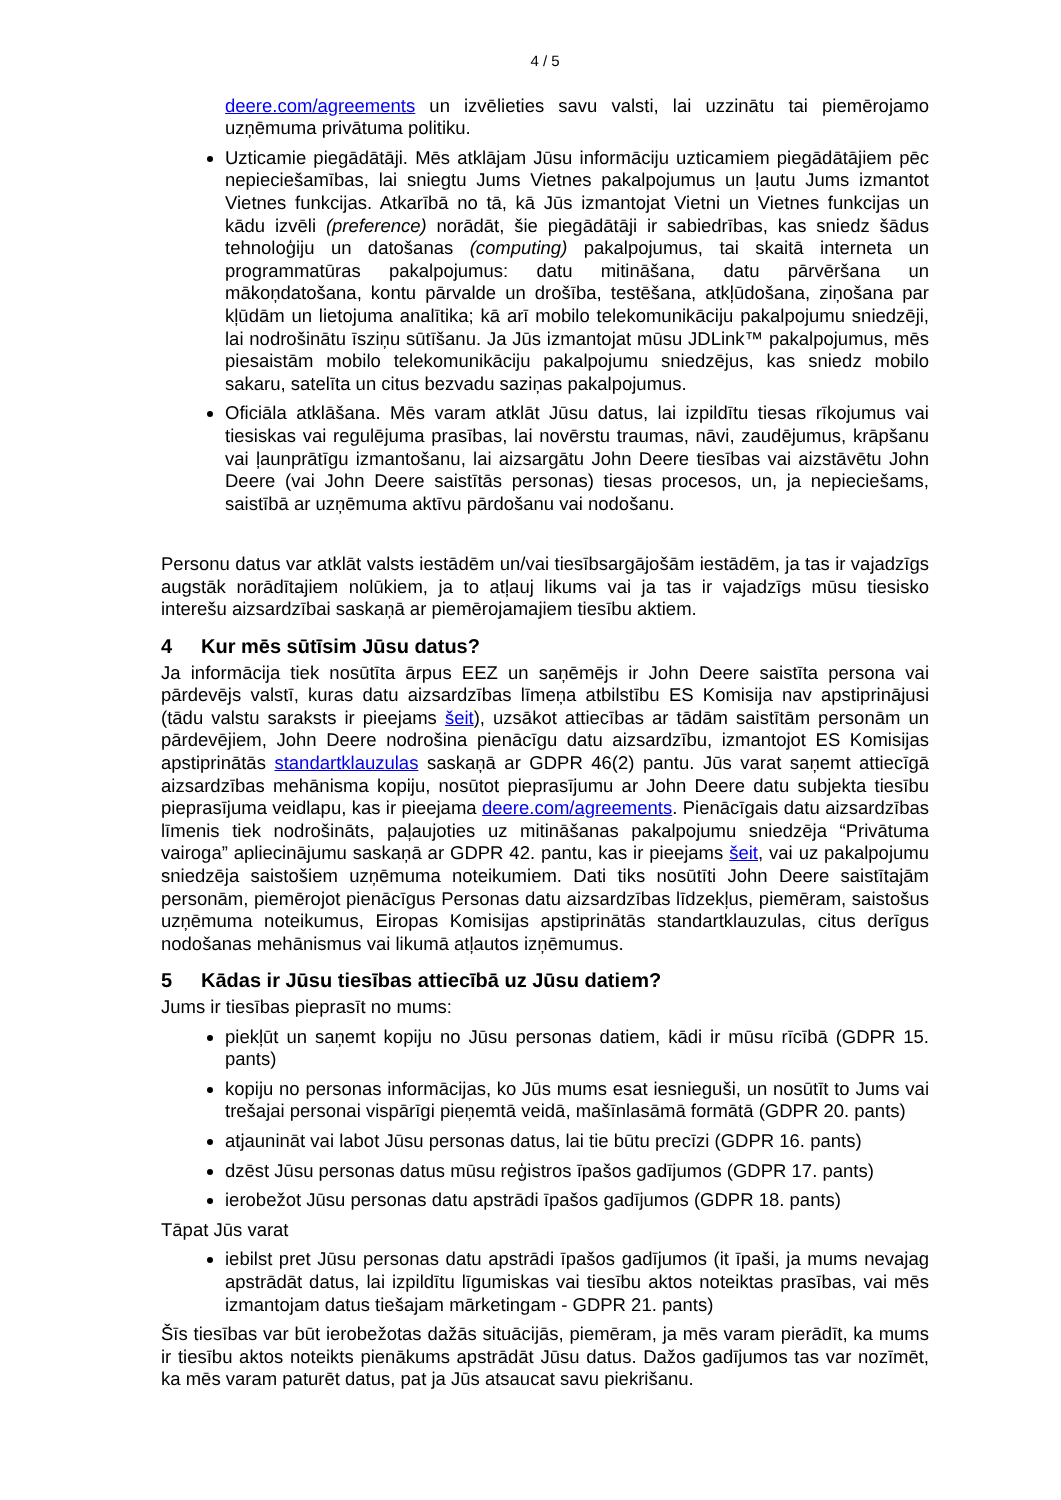4 / 5
deere.com/agreements un izvēlieties savu valsti, lai uzzinātu tai piemērojamo uzņēmuma privātuma politiku.
Uzticamie piegādātāji. Mēs atklājam Jūsu informāciju uzticamiem piegādātājiem pēc nepieciešamības, lai sniegtu Jums Vietnes pakalpojumus un ļautu Jums izmantot Vietnes funkcijas. Atkarībā no tā, kā Jūs izmantojat Vietni un Vietnes funkcijas un kādu izvēli (preference) norādāt, šie piegādātāji ir sabiedrības, kas sniedz šādus tehnoloģiju un datošanas (computing) pakalpojumus, tai skaitā interneta un programmatūras pakalpojumus: datu mitināšana, datu pārvēršana un mākoņdatošana, kontu pārvalde un drošība, testēšana, atkļūdošana, ziņošana par kļūdām un lietojuma analītika; kā arī mobilo telekomunikāciju pakalpojumu sniedzēji, lai nodrošinātu īsziņu sūtīšanu. Ja Jūs izmantojat mūsu JDLink™ pakalpojumus, mēs piesaistām mobilo telekomunikāciju pakalpojumu sniedzējus, kas sniedz mobilo sakaru, satelīta un citus bezvadu saziņas pakalpojumus.
Oficiāla atklāšana. Mēs varam atklāt Jūsu datus, lai izpildītu tiesas rīkojumus vai tiesiskas vai regulējuma prasības, lai novērstu traumas, nāvi, zaudējumus, krāpšanu vai ļaunprātīgu izmantošanu, lai aizsargātu John Deere tiesības vai aizstāvētu John Deere (vai John Deere saistītās personas) tiesas procesos, un, ja nepieciešams, saistībā ar uzņēmuma aktīvu pārdošanu vai nodošanu.
Personu datus var atklāt valsts iestādēm un/vai tiesībsargājošām iestādēm, ja tas ir vajadzīgs augstāk norādītajiem nolūkiem, ja to atļauj likums vai ja tas ir vajadzīgs mūsu tiesisko interešu aizsardzībai saskaņā ar piemērojamajiem tiesību aktiem.
4 Kur mēs sūtīsim Jūsu datus?
Ja informācija tiek nosūtīta ārpus EEZ un saņēmējs ir John Deere saistīta persona vai pārdevējs valstī, kuras datu aizsardzības līmeņa atbilstību ES Komisija nav apstiprinājusi (tādu valstu saraksts ir pieejams šeit), uzsākot attiecības ar tādām saistītām personām un pārdevējiem, John Deere nodrošina pienācīgu datu aizsardzību, izmantojot ES Komisijas apstiprinātās standartklauzulas saskaņā ar GDPR 46(2) pantu. Jūs varat saņemt attiecīgā aizsardzības mehānisma kopiju, nosūtot pieprasījumu ar John Deere datu subjekta tiesību pieprasījuma veidlapu, kas ir pieejama deere.com/agreements. Pienācīgais datu aizsardzības līmenis tiek nodrošināts, paļaujoties uz mitināšanas pakalpojumu sniedzēja “Privātuma vairoga” apliecinājumu saskaņā ar GDPR 42. pantu, kas ir pieejams šeit, vai uz pakalpojumu sniedzēja saistošiem uzņēmuma noteikumiem. Dati tiks nosūtīti John Deere saistītajām personām, piemērojot pienācīgus Personas datu aizsardzības līdzekļus, piemēram, saistošus uzņēmuma noteikumus, Eiropas Komisijas apstiprinātās standartklauzulas, citus derīgus nodošanas mehānismus vai likumā atļautos izņēmumus.
5 Kādas ir Jūsu tiesības attiecībā uz Jūsu datiem?
Jums ir tiesības pieprasīt no mums:
piekļūt un saņemt kopiju no Jūsu personas datiem, kādi ir mūsu rīcībā (GDPR 15. pants)
kopiju no personas informācijas, ko Jūs mums esat iesnieguši, un nosūtīt to Jums vai trešajai personai vispārīgi pieņemtā veidā, mašīnlasāmā formātā (GDPR 20. pants)
atjaunināt vai labot Jūsu personas datus, lai tie būtu precīzi (GDPR 16. pants)
dzēst Jūsu personas datus mūsu reģistros īpašos gadījumos (GDPR 17. pants)
ierobežot Jūsu personas datu apstrādi īpašos gadījumos (GDPR 18. pants)
Tāpat Jūs varat
iebilst pret Jūsu personas datu apstrādi īpašos gadījumos (it īpaši, ja mums nevajag apstrādāt datus, lai izpildītu līgumiskas vai tiesību aktos noteiktas prasības, vai mēs izmantojam datus tiešajam mārketingam - GDPR 21. pants)
Šīs tiesības var būt ierobežotas dažās situācijās, piemēram, ja mēs varam pierādīt, ka mums ir tiesību aktos noteikts pienākums apstrādāt Jūsu datus. Dažos gadījumos tas var nozīmēt, ka mēs varam paturēt datus, pat ja Jūs atsaucat savu piekrišanu.